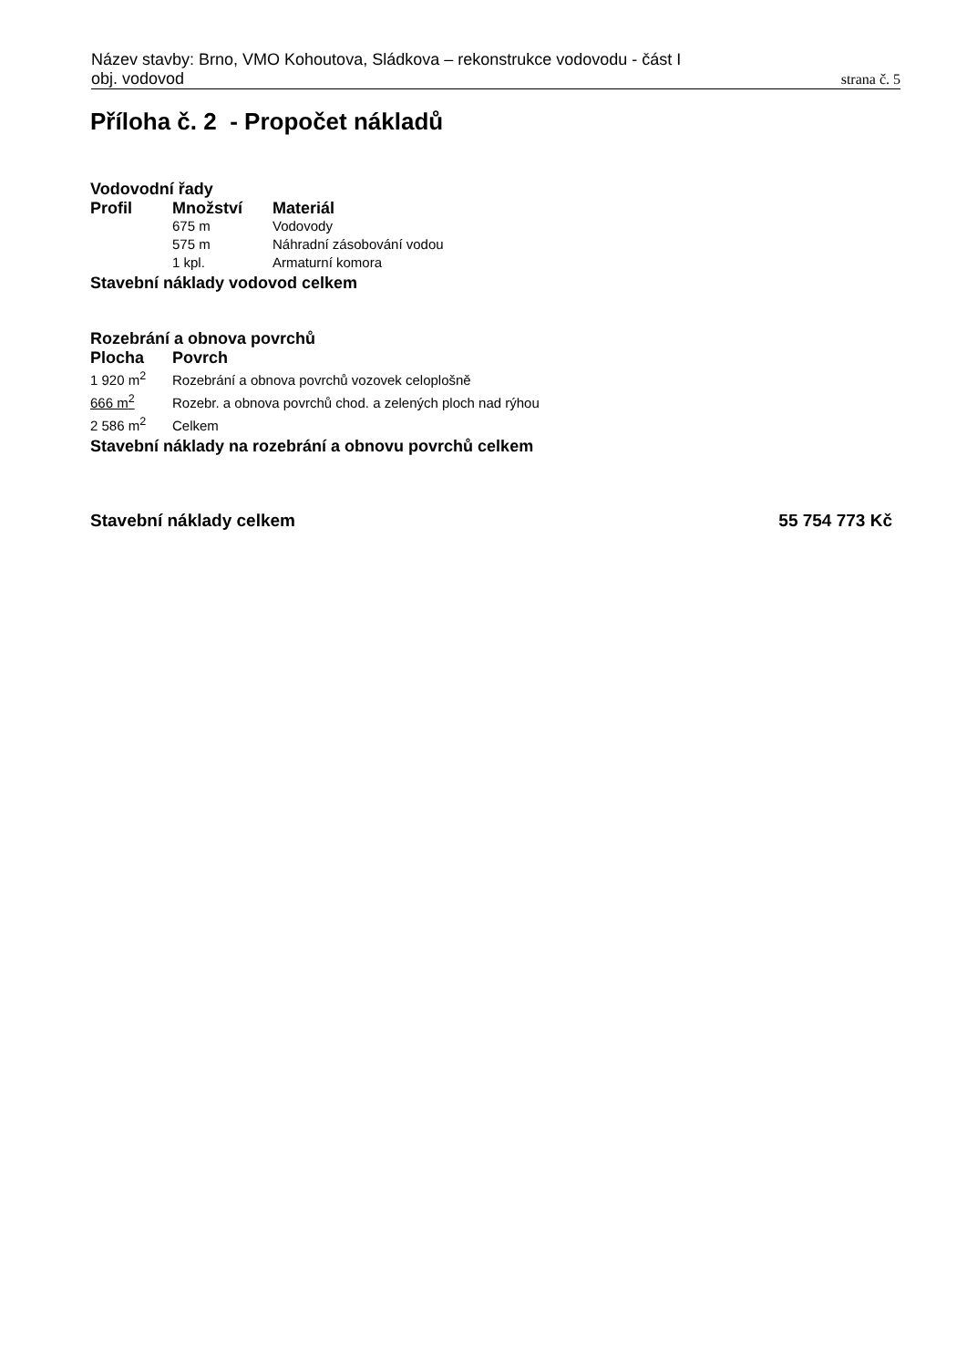Název stavby: Brno, VMO Kohoutova, Sládkova – rekonstrukce vodovodu - část I
obj. vodovod strana č. 5
Příloha č. 2 - Propočet nákladů
Vodovodní řady
| Profil | Množství | Materiál |
| --- | --- | --- |
| | 675 m | Vodovody |
| | 575 m | Náhradní zásobování vodou |
| | 1 kpl. | Armaturní komora |
Stavební náklady vodovod celkem
Rozebrání a obnova povrchů
| Plocha | Povrch |
| --- | --- |
| 1 920 m<sup>2</sup> | Rozebrání a obnova povrchů vozovek celoplošně |
| 666 m<sup>2</sup> | Rozebr. a obnova povrchů chod. a zelených ploch nad rýhou |
| 2 586 m<sup>2</sup> | Celkem |
Stavební náklady na rozebrání a obnovu povrchů celkem
Stavební náklady celkem 55 754 773 Kč